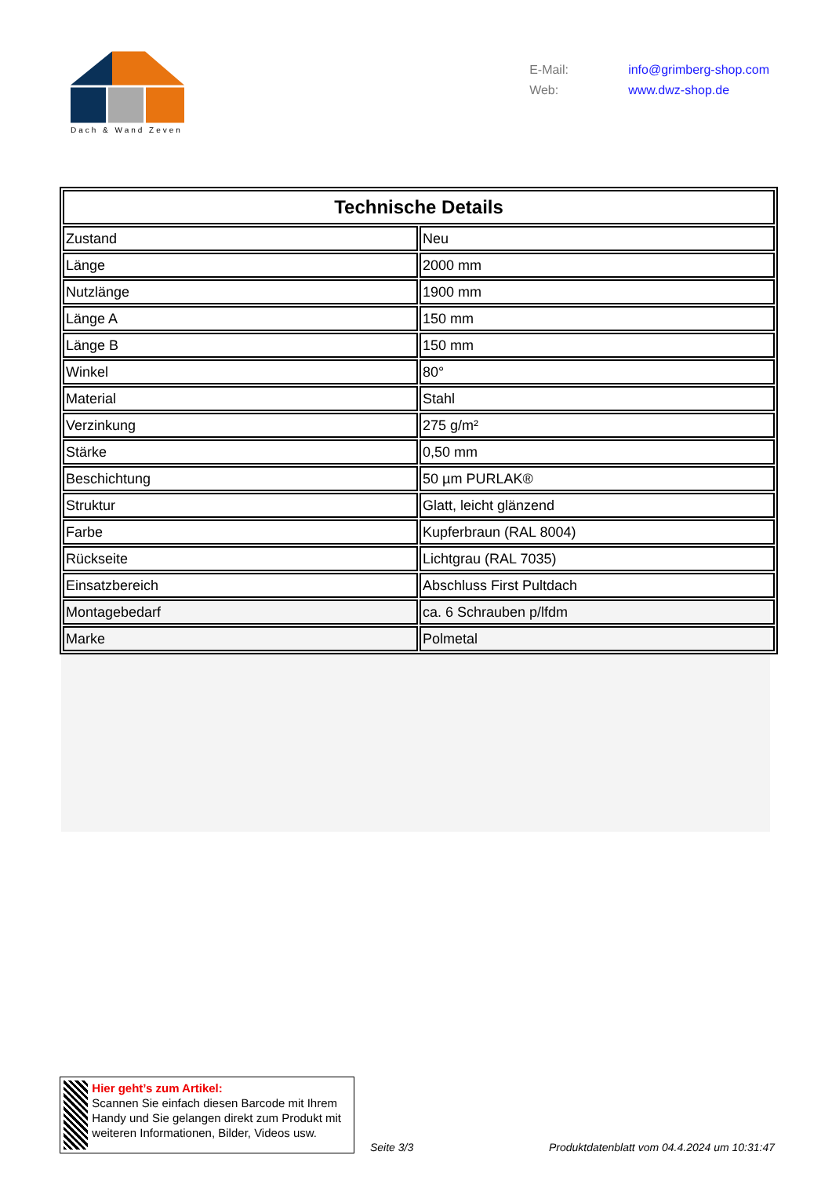Dach & Wand Zeven
E-Mail: info@grimberg-shop.com
Web: www.dwz-shop.de
| Technische Details | |
| --- | --- |
| Zustand | Neu |
| Länge | 2000 mm |
| Nutzlänge | 1900 mm |
| Länge A | 150 mm |
| Länge B | 150 mm |
| Winkel | 80° |
| Material | Stahl |
| Verzinkung | 275 g/m² |
| Stärke | 0,50 mm |
| Beschichtung | 50 µm PURLAK® |
| Struktur | Glatt, leicht glänzend |
| Farbe | Kupferbraun (RAL 8004) |
| Rückseite | Lichtgrau (RAL 7035) |
| Einsatzbereich | Abschluss First Pultdach |
| Montagebedarf | ca. 6 Schrauben p/lfdm |
| Marke | Polmetal |
Hier geht’s zum Artikel:
Scannen Sie einfach diesen Barcode mit Ihrem Handy und Sie gelangen direkt zum Produkt mit weiteren Informationen, Bilder, Videos usw.
Seite 3/3
Produktdatenblatt vom 04.4.2024 um 10:31:47